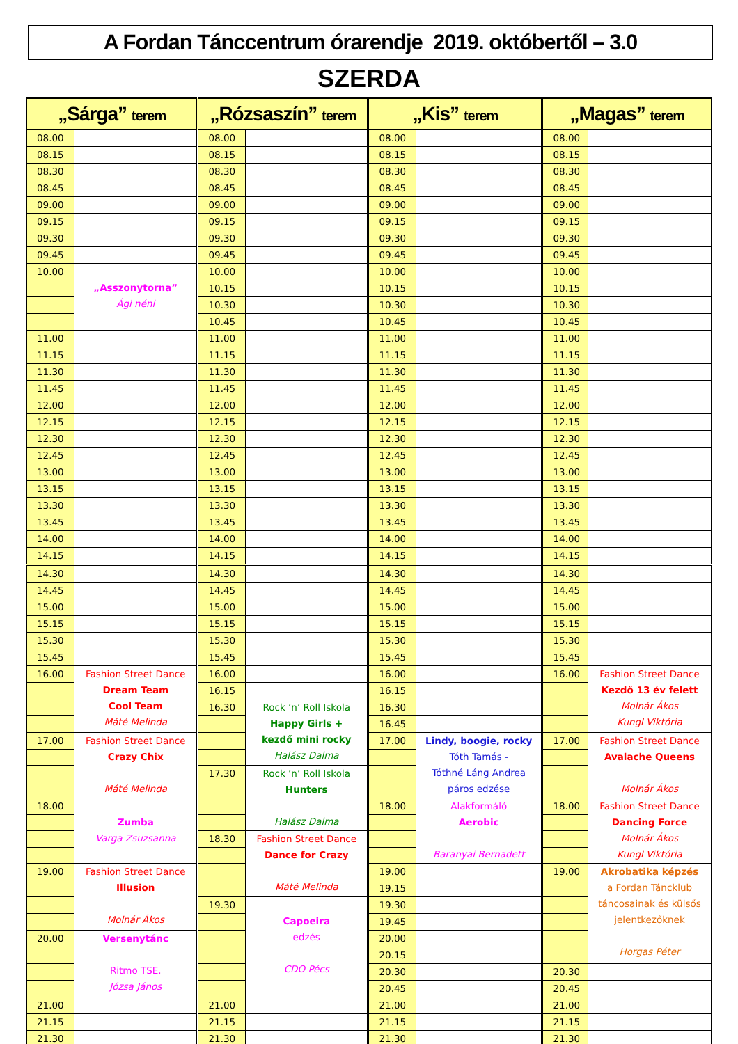A Fordan Tánccentrum órarendje 2019. októbertől – 3.0
SZERDA
| „Sárga” terem | | „Rózsaszín” terem | | „Kis” terem | | „Magas” terem | |
| --- | --- | --- | --- | --- | --- | --- | --- |
| 08.00 | | 08.00 | | 08.00 | | 08.00 | |
| 08.15 | | 08.15 | | 08.15 | | 08.15 | |
| 08.30 | | 08.30 | | 08.30 | | 08.30 | |
| 08.45 | | 08.45 | | 08.45 | | 08.45 | |
| 09.00 | | 09.00 | | 09.00 | | 09.00 | |
| 09.15 | | 09.15 | | 09.15 | | 09.15 | |
| 09.30 | | 09.30 | | 09.30 | | 09.30 | |
| 09.45 | | 09.45 | | 09.45 | | 09.45 | |
| 10.00 | „Asszonytorna” Ági néni | 10.00 | | 10.00 | | 10.00 | |
| | | 10.15 | | 10.15 | | 10.15 | |
| | | 10.30 | | 10.30 | | 10.30 | |
| | | 10.45 | | 10.45 | | 10.45 | |
| 11.00 | | 11.00 | | 11.00 | | 11.00 | |
| 11.15 | | 11.15 | | 11.15 | | 11.15 | |
| 11.30 | | 11.30 | | 11.30 | | 11.30 | |
| 11.45 | | 11.45 | | 11.45 | | 11.45 | |
| 12.00 | | 12.00 | | 12.00 | | 12.00 | |
| 12.15 | | 12.15 | | 12.15 | | 12.15 | |
| 12.30 | | 12.30 | | 12.30 | | 12.30 | |
| 12.45 | | 12.45 | | 12.45 | | 12.45 | |
| 13.00 | | 13.00 | | 13.00 | | 13.00 | |
| 13.15 | | 13.15 | | 13.15 | | 13.15 | |
| 13.30 | | 13.30 | | 13.30 | | 13.30 | |
| 13.45 | | 13.45 | | 13.45 | | 13.45 | |
| 14.00 | | 14.00 | | 14.00 | | 14.00 | |
| 14.15 | | 14.15 | | 14.15 | | 14.15 | |
| 14.30 | | 14.30 | | 14.30 | | 14.30 | |
| 14.45 | | 14.45 | | 14.45 | | 14.45 | |
| 15.00 | | 15.00 | | 15.00 | | 15.00 | |
| 15.15 | | 15.15 | | 15.15 | | 15.15 | |
| 15.30 | | 15.30 | | 15.30 | | 15.30 | |
| 15.45 | | 15.45 | | 15.45 | | 15.45 | |
| 16.00 | Fashion Street Dance Dream Team Cool Team Máté Melinda | 16.00 | | 16.00 | | 16.00 | Fashion Street Dance Kezdő 13 év felett Molnár Ákos Kungl Viktória |
| | | 16.15 | | 16.15 | | | |
| | | 16.30 | Rock ’n’ Roll Iskola Happy Girls + kezdő mini rocky Halász Dalma | 16.30 | | | |
| | | | | 16.45 | | | |
| 17.00 | Fashion Street Dance Crazy Chix Máté Melinda | | | 17.00 | Lindy, boogie, rocky Tóth Tamás - Tóthné Láng Andrea páros edzése | 17.00 | Fashion Street Dance Avalache Queens Molnár Ákos |
| | | 17.30 | Rock ’n’ Roll Iskola Hunters Halász Dalma | | | | |
| 18.00 | Zumba Varga Zsuzsanna | | | 18.00 | Alakformáló Aerobic Baranyai Bernadett | 18.00 | Fashion Street Dance Dancing Force Molnár Ákos Kungl Viktória |
| | | 18.30 | Fashion Street Dance Dance for Crazy Máté Melinda | | | | |
| 19.00 | Fashion Street Dance Illusion Molnár Ákos | | | 19.00 | | 19.00 | Akrobatika képzés a Fordan Táncklub táncosainak és külsős jelentkezőknek Horgas Péter |
| | | | | 19.15 | | | |
| | | 19.30 | Capoeira edzés CDO Pécs | 19.30 | | | |
| | | | | 19.45 | | | |
| 20.00 | Versenytánc Ritmo TSE. Józsa János | | | 20.00 | | | |
| | | | | 20.15 | | | |
| | | | | 20.30 | | 20.30 | |
| | | | | 20.45 | | 20.45 | |
| 21.00 | | 21.00 | | 21.00 | | 21.00 | |
| 21.15 | | 21.15 | | 21.15 | | 21.15 | |
| 21.30 | | 21.30 | | 21.30 | | 21.30 | |